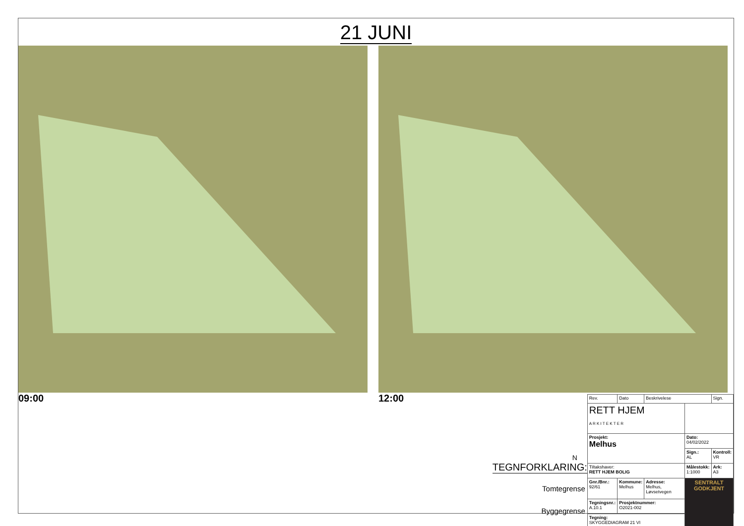21 JUNI
09:00 12:00
N
TEGNFORKLARING:
Tomtegrense
Byggegrense
| Rev. | Dato | Beskrivelese | | Sign. |
| RETT HJEM A R K I T E K T E R | | | | |
| Prosjekt: Melhus | | | Dato: 04/02/2022 | |
| | | | Sign.: AL | Kontroll: VR |
| Tiltakshaver: RETT HJEM BOLIG | | | Målestokk: 1:1000 | Ark: A3 |
| Gnr./Bnr.: 92/61 | Kommune: Melhus | Adresse: Melhus, Løvsetvegen | SENTRALT GODKJENT | |
| Tegningsnr.: A.10.1 | Prosjektnummer: O2021-002 | | | |
| Tegning: SKYGGEDIAGRAM 21 VI | | | | |